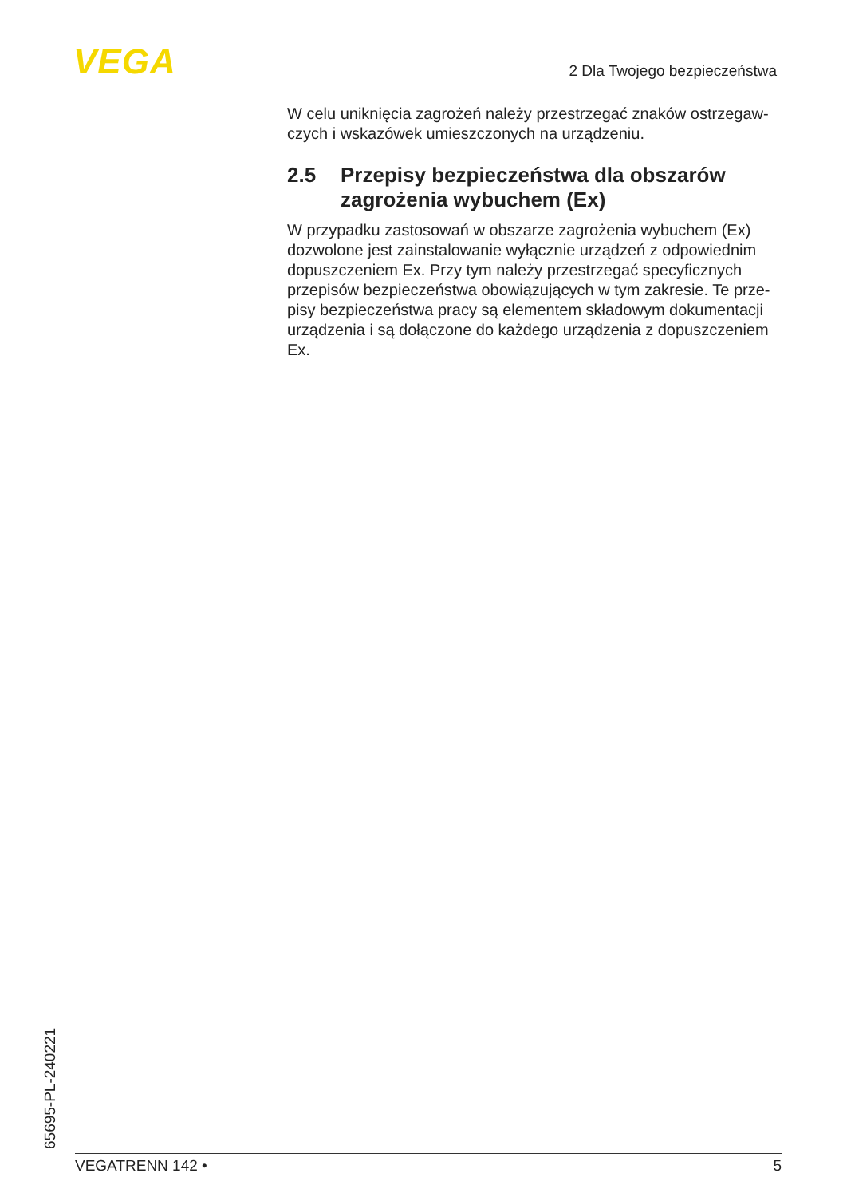VEGA 2 Dla Twojego bezpieczeństwa
W celu uniknięcia zagrożeń należy przestrzegać znaków ostrzegaw-czych i wskazówek umieszczonych na urządzeniu.
2.5 Przepisy bezpieczeństwa dla obszarów zagrożenia wybuchem (Ex)
W przypadku zastosowań w obszarze zagrożenia wybuchem (Ex) dozwolone jest zainstalowanie wyłącznie urządzeń z odpowiednim dopuszczeniem Ex. Przy tym należy przestrzegać specyficznych przepisów bezpieczeństwa obowiązujących w tym zakresie. Te prze-pisy bezpieczeństwa pracy są elementem składowym dokumentacji urządzenia i są dołączone do każdego urządzenia z dopuszczeniem Ex.
65695-PL-240221 VEGATRENN 142 • 5